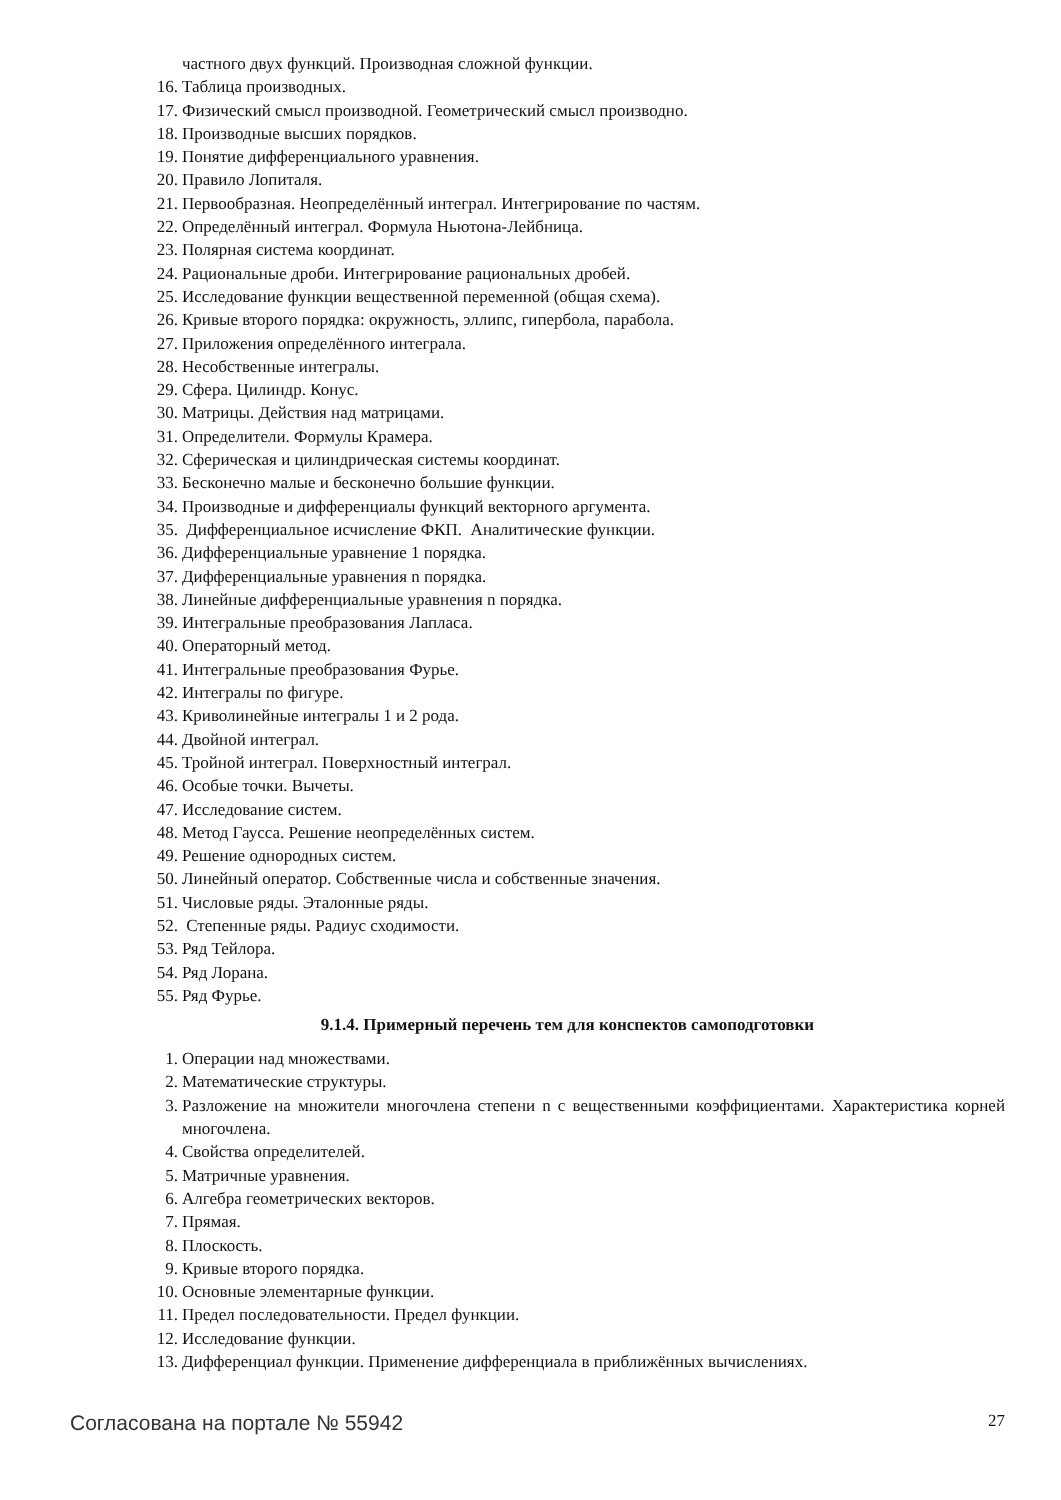частного двух функций. Производная сложной функции.
16. Таблица производных.
17. Физический смысл производной. Геометрический смысл производно.
18. Производные высших порядков.
19. Понятие дифференциального уравнения.
20. Правило Лопиталя.
21. Первообразная. Неопределённый интеграл. Интегрирование по частям.
22. Определённый интеграл. Формула Ньютона-Лейбница.
23. Полярная система координат.
24. Рациональные дроби. Интегрирование рациональных дробей.
25. Исследование функции вещественной переменной (общая схема).
26. Кривые второго порядка: окружность, эллипс, гипербола, парабола.
27. Приложения определённого интеграла.
28. Несобственные интегралы.
29. Сфера. Цилиндр. Конус.
30. Матрицы. Действия над матрицами.
31. Определители. Формулы Крамера.
32. Сферическая и цилиндрическая системы координат.
33. Бесконечно малые и бесконечно большие функции.
34. Производные и дифференциалы функций векторного аргумента.
35. Дифференциальное исчисление ФКП. Аналитические функции.
36. Дифференциальные уравнение 1 порядка.
37. Дифференциальные уравнения n порядка.
38. Линейные дифференциальные уравнения n порядка.
39. Интегральные преобразования Лапласа.
40. Операторный метод.
41. Интегральные преобразования Фурье.
42. Интегралы по фигуре.
43. Криволинейные интегралы 1 и 2 рода.
44. Двойной интеграл.
45. Тройной интеграл. Поверхностный интеграл.
46. Особые точки. Вычеты.
47. Исследование систем.
48. Метод Гаусса. Решение неопределённых систем.
49. Решение однородных систем.
50. Линейный оператор. Собственные числа и собственные значения.
51. Числовые ряды. Эталонные ряды.
52. Степенные ряды. Радиус сходимости.
53. Ряд Тейлора.
54. Ряд Лорана.
55. Ряд Фурье.
9.1.4. Примерный перечень тем для конспектов самоподготовки
1. Операции над множествами.
2. Математические структуры.
3. Разложение на множители многочлена степени n с вещественными коэффициентами. Характеристика корней многочлена.
4. Свойства определителей.
5. Матричные уравнения.
6. Алгебра геометрических векторов.
7. Прямая.
8. Плоскость.
9. Кривые второго порядка.
10. Основные элементарные функции.
11. Предел последовательности. Предел функции.
12. Исследование функции.
13. Дифференциал функции. Применение дифференциала в приближённых вычислениях.
Согласована на портале № 55942 27